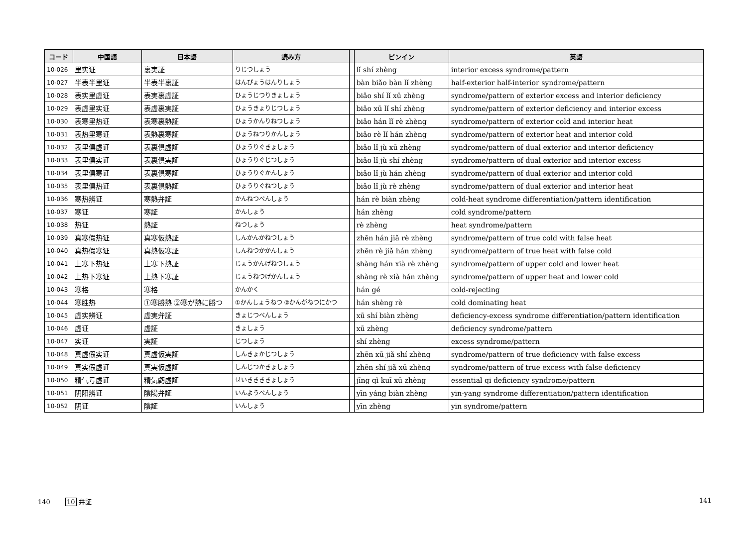| コード | 中国語 | 日本語 | 読み方 | | ピンイン | 英語 |
| --- | --- | --- | --- | --- | --- | --- |
| 10-026 | 里实证 | 裏実証 | りじつしょう | | lǐ shí zhèng | interior excess syndrome/pattern |
| 10-027 | 半表半里证 | 半表半裏証 | はんぴょうはんりしょう | | bàn biǎo bàn lǐ zhèng | half-exterior half-interior syndrome/pattern |
| 10-028 | 表实里虚证 | 表実裏虚証 | ひょうじつりきょしょう | | biǎo shí lǐ xū zhèng | syndrome/pattern of exterior excess and interior deficiency |
| 10-029 | 表虚里实证 | 表虚裏実証 | ひょうきょりじつしょう | | biǎo xū lǐ shí zhèng | syndrome/pattern of exterior deficiency and interior excess |
| 10-030 | 表寒里热证 | 表寒裏熱証 | ひょうかんりねつしょう | | biǎo hán lǐ rè zhèng | syndrome/pattern of exterior cold and interior heat |
| 10-031 | 表热里寒证 | 表熱裏寒証 | ひょうねつりかんしょう | | biǎo rè lǐ hán zhèng | syndrome/pattern of exterior heat and interior cold |
| 10-032 | 表里俱虚证 | 表裏倶虚証 | ひょうりぐきょしょう | | biǎo lǐ jù xū zhèng | syndrome/pattern of dual exterior and interior deficiency |
| 10-033 | 表里俱实证 | 表裏倶実証 | ひょうりぐじつしょう | | biǎo lǐ jù shí zhèng | syndrome/pattern of dual exterior and interior excess |
| 10-034 | 表里俱寒证 | 表裏倶寒証 | ひょうりぐかんしょう | | biǎo lǐ jù hán zhèng | syndrome/pattern of dual exterior and interior cold |
| 10-035 | 表里俱热证 | 表裏倶熱証 | ひょうりぐねつしょう | | biǎo lǐ jù rè zhèng | syndrome/pattern of dual exterior and interior heat |
| 10-036 | 寒热辨证 | 寒熱弁証 | かんねつべんしょう | | hán rè biàn zhèng | cold-heat syndrome differentiation/pattern identification |
| 10-037 | 寒证 | 寒証 | かんしょう | | hán zhèng | cold syndrome/pattern |
| 10-038 | 热证 | 熱証 | ねつしょう | | rè zhèng | heat syndrome/pattern |
| 10-039 | 真寒假热证 | 真寒仮熱証 | しんかんかねつしょう | | zhēn hán jiǎ rè zhèng | syndrome/pattern of true cold with false heat |
| 10-040 | 真热假寒证 | 真熱仮寒証 | しんねつかかんしょう | | zhēn rè jiǎ hán zhèng | syndrome/pattern of true heat with false cold |
| 10-041 | 上寒下热证 | 上寒下熱証 | じょうかんげねつしょう | | shàng hán xià rè zhèng | syndrome/pattern of upper cold and lower heat |
| 10-042 | 上热下寒证 | 上熱下寒証 | じょうねつげかんしょう | | shàng rè xià hán zhèng | syndrome/pattern of upper heat and lower cold |
| 10-043 | 寒格 | 寒格 | かんかく | | hán gé | cold-rejecting |
| 10-044 | 寒胜热 | ①寒勝熱 ②寒が熱に勝つ | ①かんしょうねつ ②かんがねつにかつ | | hán shèng rè | cold dominating heat |
| 10-045 | 虚实辨证 | 虚実弁証 | きょじつべんしょう | | xū shí biàn zhèng | deficiency-excess syndrome differentiation/pattern identification |
| 10-046 | 虚证 | 虚証 | きょしょう | | xū zhèng | deficiency syndrome/pattern |
| 10-047 | 实证 | 実証 | じつしょう | | shí zhèng | excess syndrome/pattern |
| 10-048 | 真虚假实证 | 真虚仮実証 | しんきょかじつしょう | | zhēn xū jiǎ shí zhèng | syndrome/pattern of true deficiency with false excess |
| 10-049 | 真实假虚证 | 真実仮虚証 | しんじつかきょしょう | | zhēn shí jiǎ xū zhèng | syndrome/pattern of true excess with false deficiency |
| 10-050 | 精气亏虚证 | 精気虧虚証 | せいききききょしょう | | jīng qì kuī xū zhèng | essential qi deficiency syndrome/pattern |
| 10-051 | 阴阳辨证 | 陰陽弁証 | いんようべんしょう | | yīn yáng biàn zhèng | yin-yang syndrome differentiation/pattern identification |
| 10-052 | 阴证 | 陰証 | いんしょう | | yīn zhèng | yin syndrome/pattern |
140 10 弁証 141